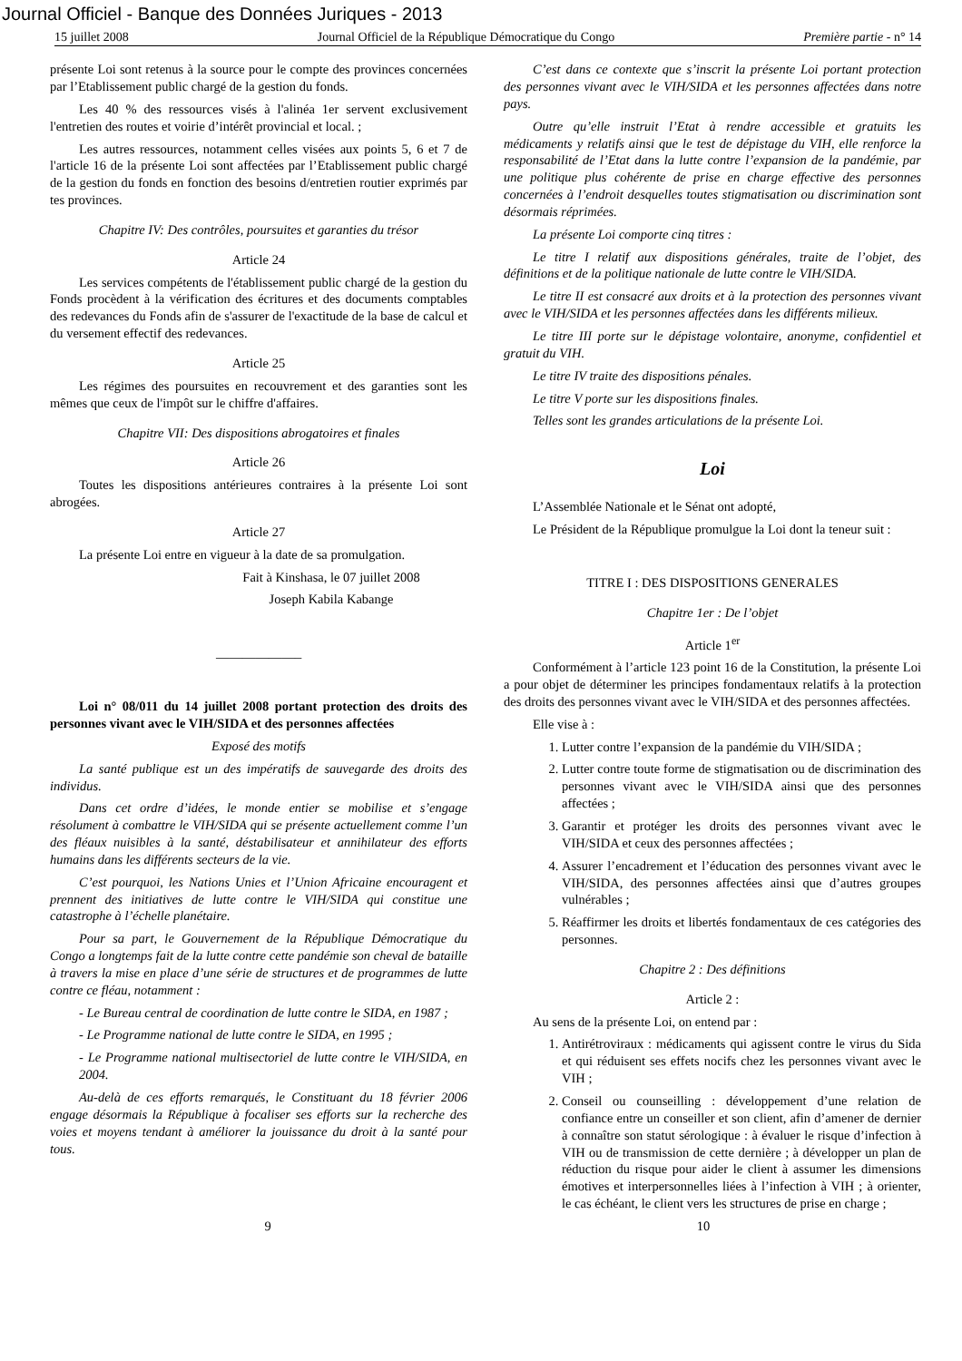Journal Officiel - Banque des Données Juriques - 2013
15 juillet 2008 Journal Officiel de la République Démocratique du Congo Première partie - n° 14
présente Loi sont retenus à la source pour le compte des provinces concernées par l’Etablissement public chargé de la gestion du fonds.
Les 40 % des ressources visés à l'alinéa 1er servent exclusivement l'entretien des routes et voirie d’intérêt provincial et local. ;
Les autres ressources, notamment celles visées aux points 5, 6 et 7 de l'article 16 de la présente Loi sont affectées par l’Etablissement public chargé de la gestion du fonds en fonction des besoins d/entretien routier exprimés par tes provinces.
Chapitre IV: Des contrôles, poursuites et garanties du trésor
Article 24
Les services compétents de l'établissement public chargé de la gestion du Fonds procèdent à la vérification des écritures et des documents comptables des redevances du Fonds afin de s'assurer de l'exactitude de la base de calcul et du versement effectif des redevances.
Article 25
Les régimes des poursuites en recouvrement et des garanties sont les mêmes que ceux de l'impôt sur le chiffre d'affaires.
Chapitre VII: Des dispositions abrogatoires et finales
Article 26
Toutes les dispositions antérieures contraires à la présente Loi sont abrogées.
Article 27
La présente Loi entre en vigueur à la date de sa promulgation.
Fait à Kinshasa, le 07 juillet 2008
Joseph Kabila Kabange
_____________
Loi n° 08/011 du 14 juillet 2008 portant protection des droits des personnes vivant avec le VIH/SIDA et des personnes affectées
Exposé des motifs
La santé publique est un des impératifs de sauvegarde des droits des individus.
Dans cet ordre d’idées, le monde entier se mobilise et s’engage résolument à combattre le VIH/SIDA qui se présente actuellement comme l’un des fléaux nuisibles à la santé, déstabilisateur et annihilateur des efforts humains dans les différents secteurs de la vie.
C’est pourquoi, les Nations Unies et l’Union Africaine encouragent et prennent des initiatives de lutte contre le VIH/SIDA qui constitue une catastrophe à l’échelle planétaire.
Pour sa part, le Gouvernement de la République Démocratique du Congo a longtemps fait de la lutte contre cette pandémie son cheval de bataille à travers la mise en place d’une série de structures et de programmes de lutte contre ce fléau, notamment :
- Le Bureau central de coordination de lutte contre le SIDA, en 1987 ;
- Le Programme national de lutte contre le SIDA, en 1995 ;
- Le Programme national multisectoriel de lutte contre le VIH/SIDA, en 2004.
Au-delà de ces efforts remarqués, le Constituant du 18 février 2006 engage désormais la République à focaliser ses efforts sur la recherche des voies et moyens tendant à améliorer la jouissance du droit à la santé pour tous.
C’est dans ce contexte que s’inscrit la présente Loi portant protection des personnes vivant avec le VIH/SIDA et les personnes affectées dans notre pays.
Outre qu’elle instruit l’Etat à rendre accessible et gratuits les médicaments y relatifs ainsi que le test de dépistage du VIH, elle renforce la responsabilité de l’Etat dans la lutte contre l’expansion de la pandémie, par une politique plus cohérente de prise en charge effective des personnes concernées à l’endroit desquelles toutes stigmatisation ou discrimination sont désormais réprimées.
La présente Loi comporte cinq titres :
Le titre I relatif aux dispositions générales, traite de l’objet, des définitions et de la politique nationale de lutte contre le VIH/SIDA.
Le titre II est consacré aux droits et à la protection des personnes vivant avec le VIH/SIDA et les personnes affectées dans les différents milieux.
Le titre III porte sur le dépistage volontaire, anonyme, confidentiel et gratuit du VIH.
Le titre IV traite des dispositions pénales.
Le titre V porte sur les dispositions finales.
Telles sont les grandes articulations de la présente Loi.
Loi
L’Assemblée Nationale et le Sénat ont adopté,
Le Président de la République promulgue la Loi dont la teneur suit :
TITRE I : DES DISPOSITIONS GENERALES
Chapitre 1er : De l’objet
Article 1<sup>er</sup>
Conformément à l’article 123 point 16 de la Constitution, la présente Loi a pour objet de déterminer les principes fondamentaux relatifs à la protection des droits des personnes vivant avec le VIH/SIDA et des personnes affectées.
Elle vise à :
1. Lutter contre l’expansion de la pandémie du VIH/SIDA ;
2. Lutter contre toute forme de stigmatisation ou de discrimination des personnes vivant avec le VIH/SIDA ainsi que des personnes affectées ;
3. Garantir et protéger les droits des personnes vivant avec le VIH/SIDA et ceux des personnes affectées ;
4. Assurer l’encadrement et l’éducation des personnes vivant avec le VIH/SIDA, des personnes affectées ainsi que d’autres groupes vulnérables ;
5. Réaffirmer les droits et libertés fondamentaux de ces catégories des personnes.
Chapitre 2 : Des définitions
Article 2 :
Au sens de la présente Loi, on entend par :
1. Antirétroviraux : médicaments qui agissent contre le virus du Sida et qui réduisent ses effets nocifs chez les personnes vivant avec le VIH ;
2. Conseil ou counseilling : développement d’une relation de confiance entre un conseiller et son client, afin d’amener de dernier à connaître son statut sérologique : à évaluer le risque d’infection à VIH ou de transmission de cette dernière ; à développer un plan de réduction du risque pour aider le client à assumer les dimensions émotives et interpersonnelles liées à l’infection à VIH ; à orienter, le cas échéant, le client vers les structures de prise en charge ;
9 10